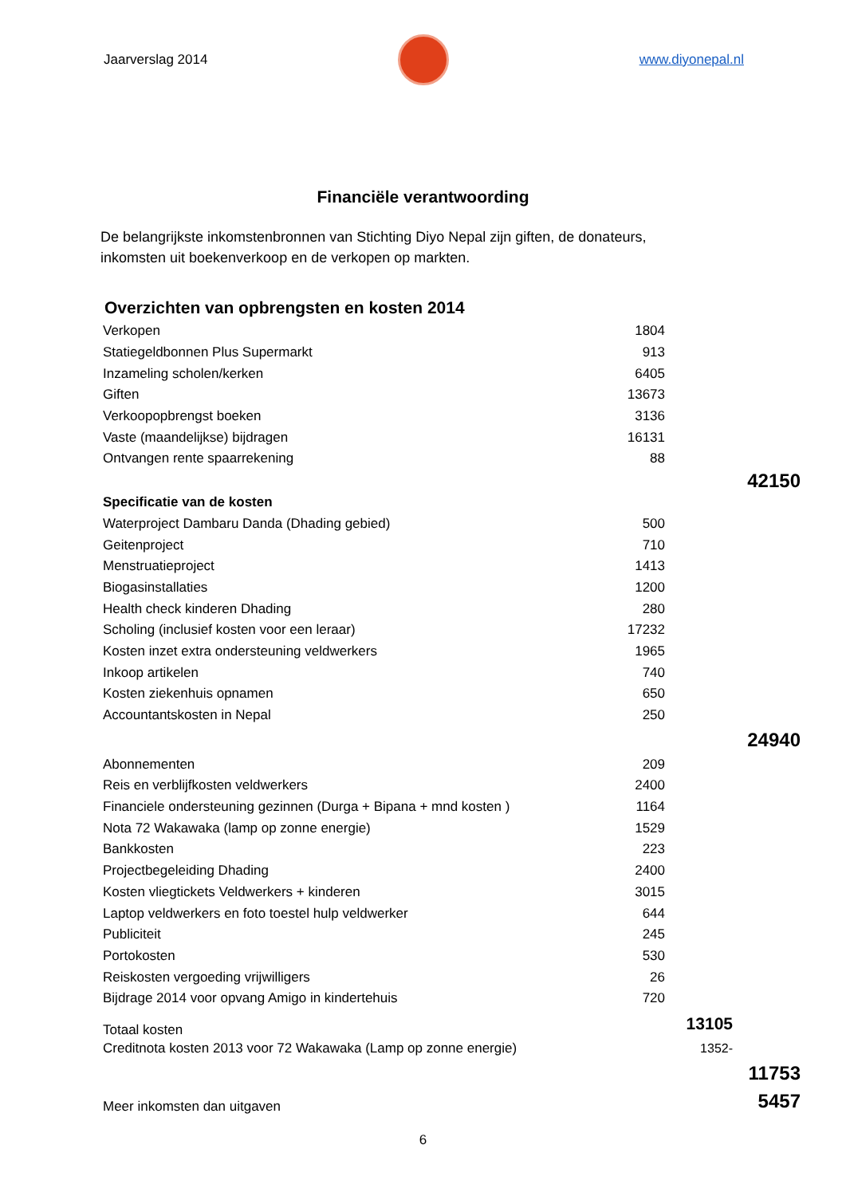Jaarverslag 2014 www.diyonepal.nl
Financiële verantwoording
De belangrijkste inkomstenbronnen van Stichting Diyo Nepal zijn giften, de donateurs, inkomsten uit boekenverkoop en de verkopen op markten.
Overzichten van opbrengsten en kosten 2014
| Verkopen | 1804 | | |
| Statiegeldbonnen Plus Supermarkt | 913 | | |
| Inzameling scholen/kerken | 6405 | | |
| Giften | 13673 | | |
| Verkoopopbrengst boeken | 3136 | | |
| Vaste (maandelijkse) bijdragen | 16131 | | |
| Ontvangen rente spaarrekening | 88 | | |
| | | | 42150 |
| Specificatie van de kosten | | | |
| Waterproject Dambaru Danda (Dhading gebied) | 500 | | |
| Geitenproject | 710 | | |
| Menstruatieproject | 1413 | | |
| Biogasinstallaties | 1200 | | |
| Health check kinderen Dhading | 280 | | |
| Scholing (inclusief kosten voor een leraar) | 17232 | | |
| Kosten inzet extra ondersteuning veldwerkers | 1965 | | |
| Inkoop artikelen | 740 | | |
| Kosten ziekenhuis opnamen | 650 | | |
| Accountantskosten in Nepal | 250 | | |
| | | | 24940 |
| Abonnementen | 209 | | |
| Reis en verblijfkosten veldwerkers | 2400 | | |
| Financiele ondersteuning gezinnen (Durga + Bipana + mnd kosten ) | 1164 | | |
| Nota 72 Wakawaka (lamp op zonne energie) | 1529 | | |
| Bankkosten | 223 | | |
| Projectbegeleiding Dhading | 2400 | | |
| Kosten vliegtickets Veldwerkers + kinderen | 3015 | | |
| Laptop veldwerkers en foto toestel hulp veldwerker | 644 | | |
| Publiciteit | 245 | | |
| Portokosten | 530 | | |
| Reiskosten vergoeding vrijwilligers | 26 | | |
| Bijdrage 2014 voor opvang Amigo in kindertehuis | 720 | | |
| Totaal kosten | | 13105 | |
| Creditnota kosten 2013 voor 72 Wakawaka (Lamp op zonne energie) | | 1352- | |
| | | | 11753 |
| Meer inkomsten dan uitgaven | | | 5457 |
6